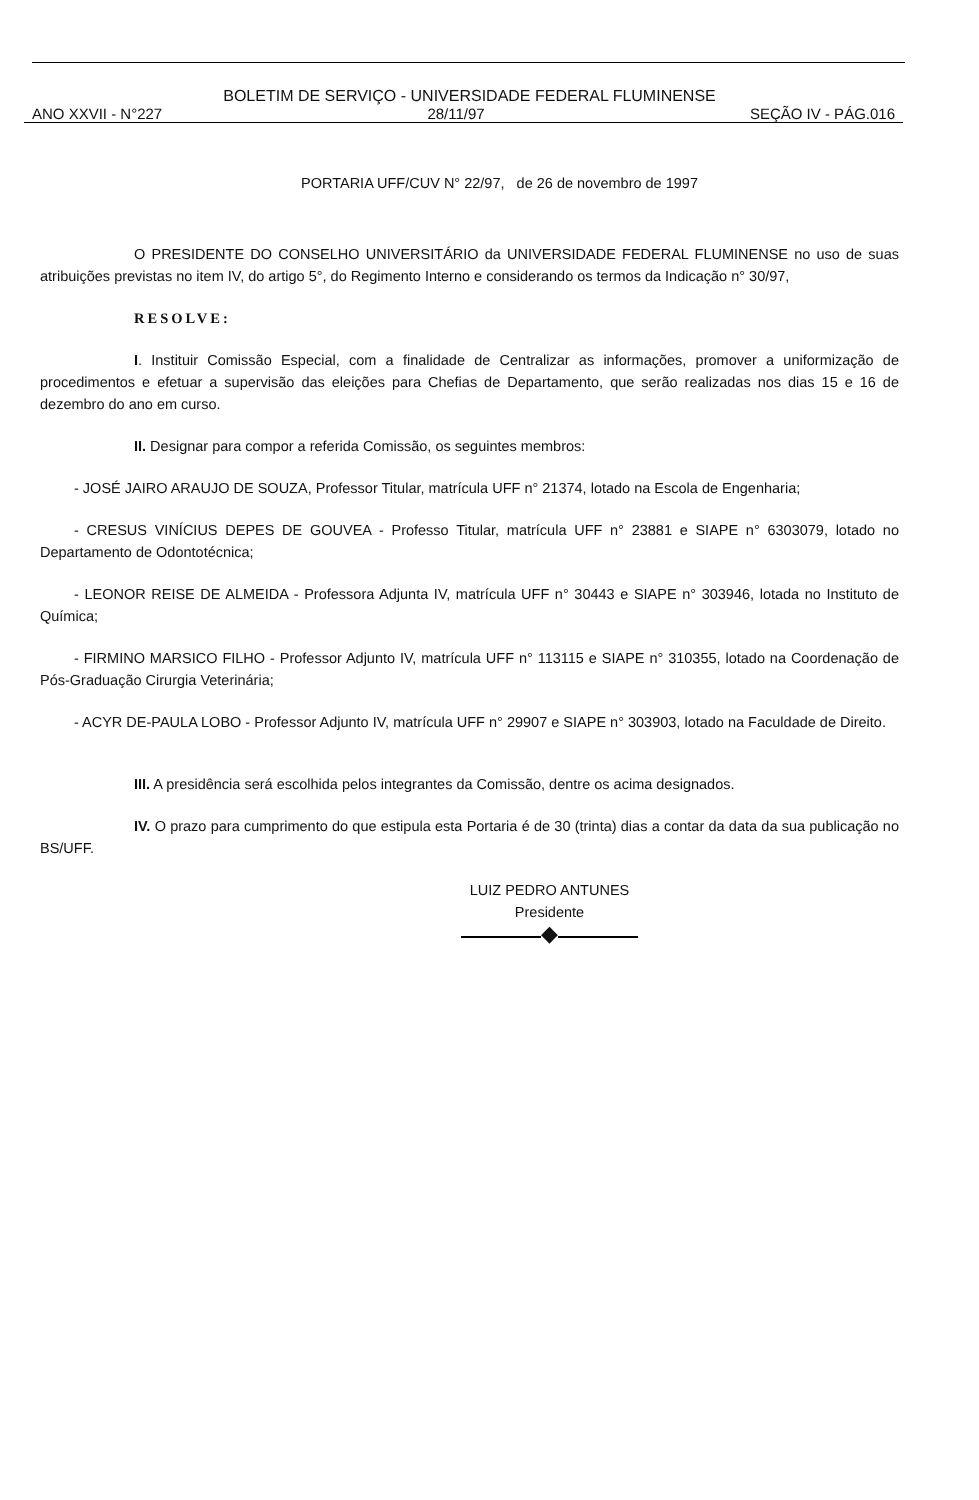BOLETIM DE SERVIÇO - UNIVERSIDADE FEDERAL FLUMINENSE
ANO XXVII - N°227 28/11/97 SEÇÃO IV - PÁG.016
PORTARIA UFF/CUV N° 22/97, de 26 de novembro de 1997
O PRESIDENTE DO CONSELHO UNIVERSITÁRIO da UNIVERSIDADE FEDERAL FLUMINENSE no uso de suas atribuições previstas no item IV, do artigo 5°, do Regimento Interno e considerando os termos da Indicação n° 30/97,
RESOLVE:
I. Instituir Comissão Especial, com a finalidade de Centralizar as informações, promover a uniformização de procedimentos e efetuar a supervisão das eleições para Chefias de Departamento, que serão realizadas nos dias 15 e 16 de dezembro do ano em curso.
II. Designar para compor a referida Comissão, os seguintes membros:
- JOSÉ JAIRO ARAUJO DE SOUZA, Professor Titular, matrícula UFF n° 21374, lotado na Escola de Engenharia;
- CRESUS VINÍCIUS DEPES DE GOUVEA - Professo Titular, matrícula UFF n° 23881 e SIAPE n° 6303079, lotado no Departamento de Odontotécnica;
- LEONOR REISE DE ALMEIDA - Professora Adjunta IV, matrícula UFF n° 30443 e SIAPE n° 303946, lotada no Instituto de Química;
- FIRMINO MARSICO FILHO - Professor Adjunto IV, matrícula UFF n° 113115 e SIAPE n° 310355, lotado na Coordenação de Pós-Graduação Cirurgia Veterinária;
- ACYR DE-PAULA LOBO - Professor Adjunto IV, matrícula UFF n° 29907 e SIAPE n° 303903, lotado na Faculdade de Direito.
III. A presidência será escolhida pelos integrantes da Comissão, dentre os acima designados.
IV. O prazo para cumprimento do que estipula esta Portaria é de 30 (trinta) dias a contar da data da sua publicação no BS/UFF.
LUIZ PEDRO ANTUNES
Presidente
◆